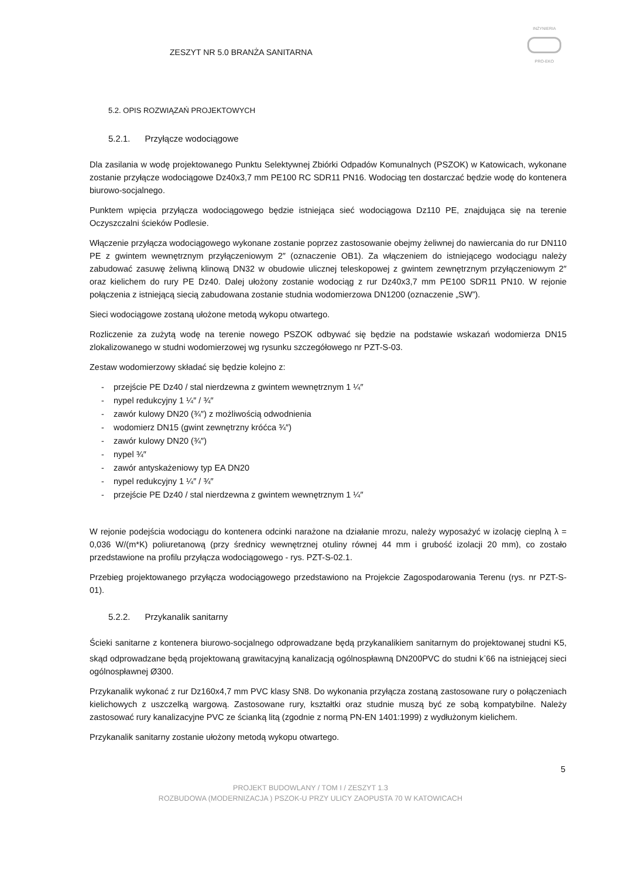ZESZYT NR 5.0 BRANŻA SANITARNA
INŻYNIERIA
PRO-EKO
5.2. OPIS ROZWIĄZAŃ PROJEKTOWYCH
5.2.1. Przyłącze wodociągowe
Dla zasilania w wodę projektowanego Punktu Selektywnej Zbiórki Odpadów Komunalnych (PSZOK) w Katowicach, wykonane zostanie przyłącze wodociągowe Dz40x3,7 mm PE100 RC SDR11 PN16. Wodociąg ten dostarczać będzie wodę do kontenera biurowo-socjalnego.
Punktem wpięcia przyłącza wodociągowego będzie istniejąca sieć wodociągowa Dz110 PE, znajdująca się na terenie Oczyszczalni ścieków Podlesie.
Włączenie przyłącza wodociągowego wykonane zostanie poprzez zastosowanie obejmy żeliwnej do nawiercania do rur DN110 PE z gwintem wewnętrznym przyłączeniowym 2″ (oznaczenie OB1). Za włączeniem do istniejącego wodociągu należy zabudować zasuwę żeliwną klinową DN32 w obudowie ulicznej teleskopowej z gwintem zewnętrznym przyłączeniowym 2″ oraz kielichem do rury PE Dz40. Dalej ułożony zostanie wodociąg z rur Dz40x3,7 mm PE100 SDR11 PN10. W rejonie połączenia z istniejącą siecią zabudowana zostanie studnia wodomierzowa DN1200 (oznaczenie „SW”).
Sieci wodociągowe zostaną ułożone metodą wykopu otwartego.
Rozliczenie za zużytą wodę na terenie nowego PSZOK odbywać się będzie na podstawie wskazań wodomierza DN15 zlokalizowanego w studni wodomierzowej wg rysunku szczegółowego nr PZT-S-03.
Zestaw wodomierzowy składać się będzie kolejno z:
- przejście PE Dz40 / stal nierdzewna z gwintem wewnętrznym 1 ¼″
- nypel redukcyjny 1 ¼″ / ¾″
- zawór kulowy DN20 (¾″) z możliwością odwodnienia
- wodomierz DN15 (gwint zewnętrzny króćca ¾″)
- zawór kulowy DN20 (¾″)
- nypel ¾″
- zawór antyskażeniowy typ EA DN20
- nypel redukcyjny 1 ¼″ / ¾″
- przejście PE Dz40 / stal nierdzewna z gwintem wewnętrznym 1 ¼″
W rejonie podejścia wodociągu do kontenera odcinki narażone na działanie mrozu, należy wyposażyć w izolację cieplną λ = 0,036 W/(m*K) poliuretanową (przy średnicy wewnętrznej otuliny równej 44 mm i grubość izolacji 20 mm), co zostało przedstawione na profilu przyłącza wodociągowego - rys. PZT-S-02.1.
Przebieg projektowanego przyłącza wodociągowego przedstawiono na Projekcie Zagospodarowania Terenu (rys. nr PZT-S-01).
5.2.2. Przykanalik sanitarny
Ścieki sanitarne z kontenera biurowo-socjalnego odprowadzane będą przykanalikiem sanitarnym do projektowanej studni K5, skąd odprowadzane będą projektowaną grawitacyjną kanalizacją ogólnospławną DN200PVC do studni k<sup>-</sup>66 na istniejącej sieci ogólnospławnej Ø300.
Przykanalik wykonać z rur Dz160x4,7 mm PVC klasy SN8. Do wykonania przyłącza zostaną zastosowane rury o połączeniach kielichowych z uszczelką wargową. Zastosowane rury, kształtki oraz studnie muszą być ze sobą kompatybilne. Należy zastosować rury kanalizacyjne PVC ze ścianką litą (zgodnie z normą PN-EN 1401:1999) z wydłużonym kielichem.
Przykanalik sanitarny zostanie ułożony metodą wykopu otwartego.
5
PROJEKT BUDOWLANY / TOM I / ZESZYT 1.3
ROZBUDOWA (MODERNIZACJA ) PSZOK-U PRZY ULICY ZAOPUSTA 70 W KATOWICACH